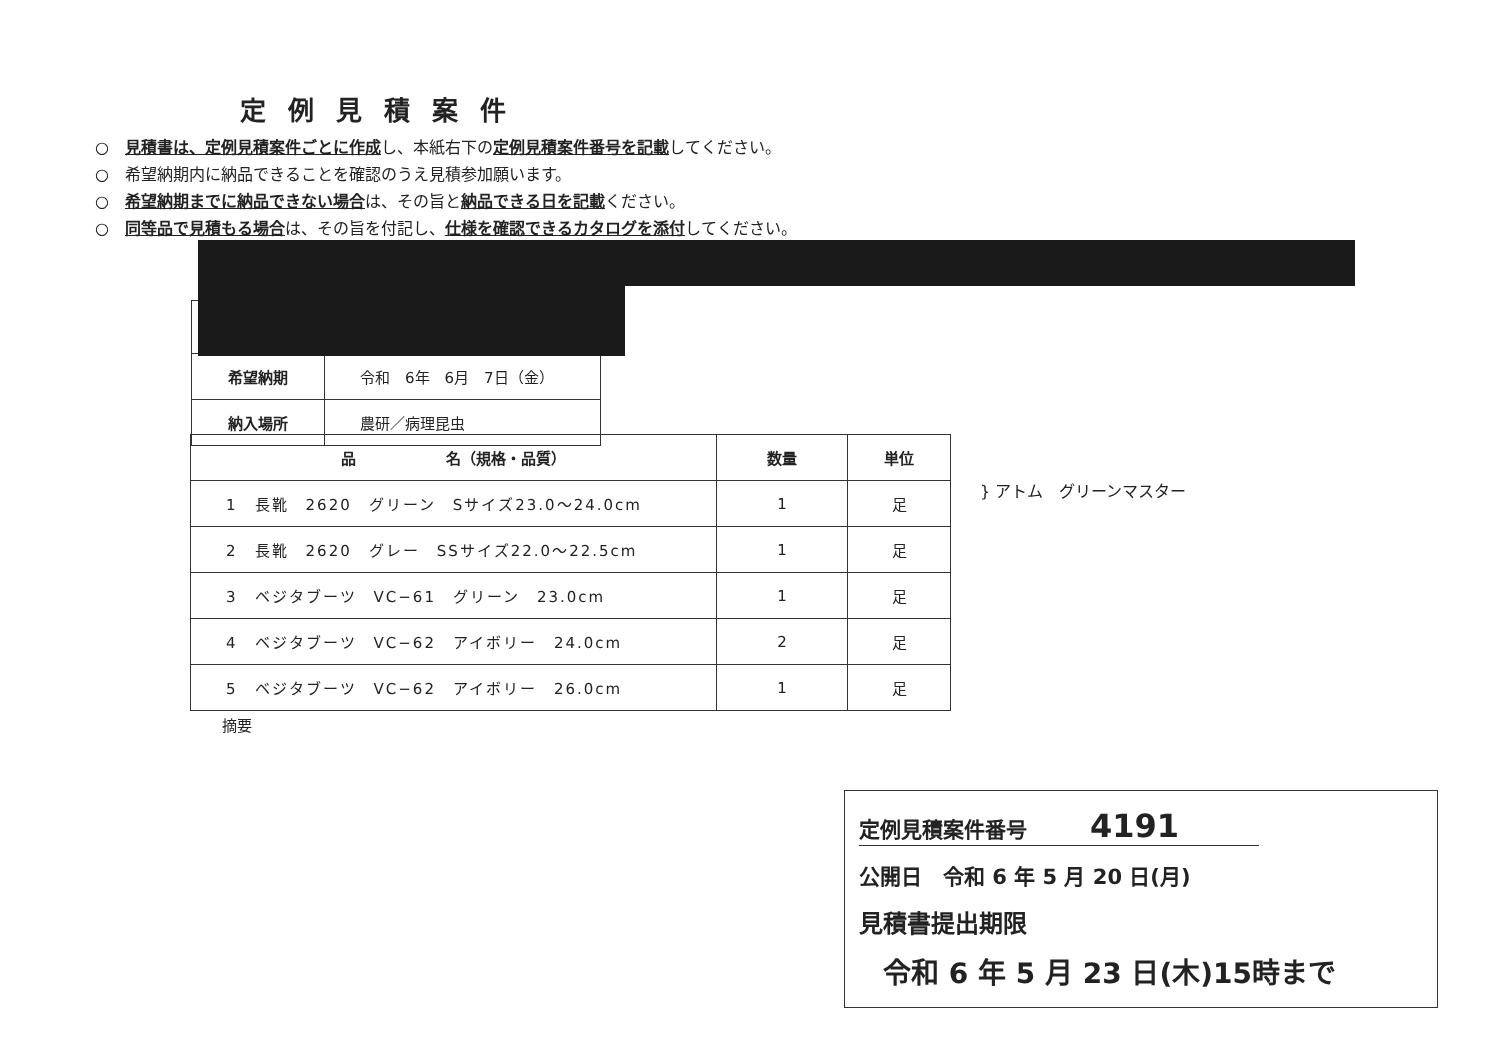定例見積案件
○　見積書は、定例見積案件ごとに作成し、本紙右下の定例見積案件番号を記載してください。
○　希望納期内に納品できることを確認のうえ見積参加願います。
○　希望納期までに納品できない場合は、その旨と納品できる日を記載ください。
○　同等品で見積もる場合は、その旨を付記し、仕様を確認できるカタログを添付してください。
| 希望納期 | 令和 6年 6月 7日（金） |
| 納入場所 | 農研／病理昆虫 |
| 品 名（規格・品質） | 数量 | 単位 |
| --- | --- | --- |
| 1 長靴 2620 グリーン Sサイズ23.0～24.0cm | 1 | 足 |
| 2 長靴 2620 グレー SSサイズ22.0～22.5cm | 1 | 足 |
| 3 ベジタブーツ VC−61 グリーン 23.0cm | 1 | 足 |
| 4 ベジタブーツ VC−62 アイボリー 24.0cm | 2 | 足 |
| 5 ベジタブーツ VC−62 アイボリー 26.0cm | 1 | 足 |
} アトム　グリーンマスター
摘要
定例見積案件番号　　　4191
公開日　令和 6 年 5 月 20 日(月)
見積書提出期限
令和 6 年 5 月 23 日(木)15時まで